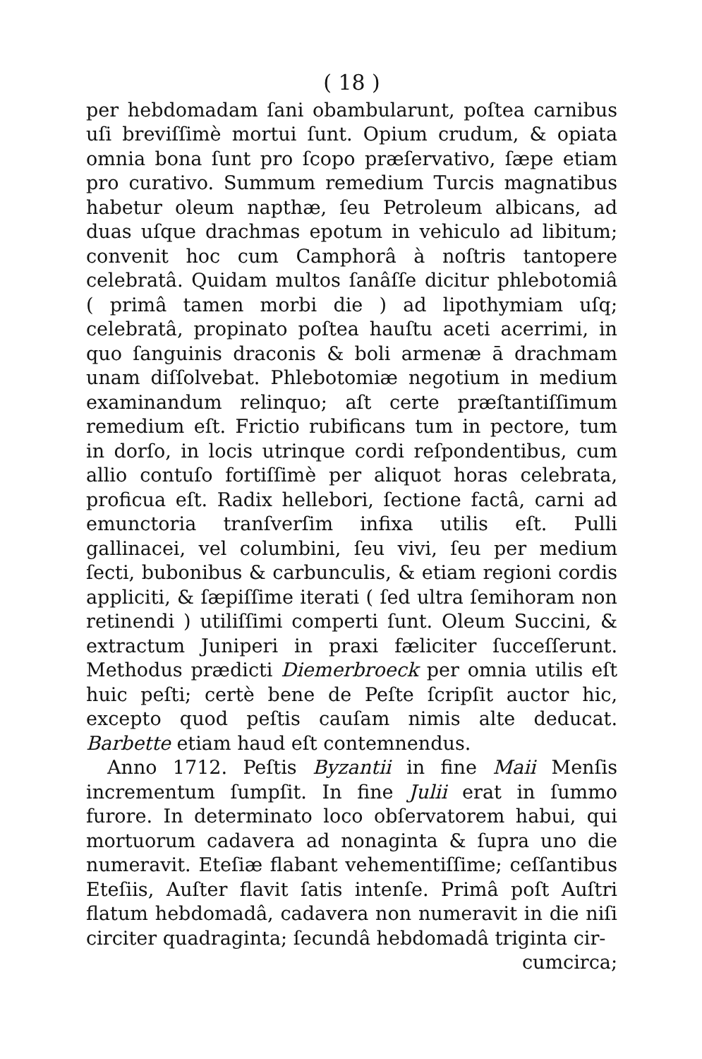( 18 )
per hebdomadam ſani obambularunt, poſtea carnibus uſi breviſſimè mortui ſunt. Opium crudum, & opiata omnia bona ſunt pro ſcopo præſervativo, ſæpe etiam pro curativo. Summum remedium Turcis magnatibus habetur oleum napthæ, ſeu Petroleum albicans, ad duas uſque drachmas epotum in vehiculo ad libitum; convenit hoc cum Camphorâ à noſtris tantopere celebratâ. Quidam multos ſanâſſe dicitur phlebotomiâ ( primâ tamen morbi die ) ad lipothymiam uſq; celebratâ, propinato poſtea hauſtu aceti acerrimi, in quo ſanguinis draconis & boli armenæ ā drachmam unam diſſolvebat. Phlebotomiæ negotium in medium examinandum relinquo; aſt certe præſtantiſſimum remedium eſt. Frictio rubificans tum in pectore, tum in dorſo, in locis utrinque cordi reſpondentibus, cum allio contuſo fortiſſimè per aliquot horas celebrata, proficua eſt. Radix hellebori, ſectione factâ, carni ad emunctoria tranſverſim infixa utilis eſt. Pulli gallinacei, vel columbini, ſeu vivi, ſeu per medium ſecti, bubonibus & carbunculis, & etiam regioni cordis appliciti, & ſæpiſſime iterati ( ſed ultra ſemihoram non retinendi ) utiliſſimi comperti ſunt. Oleum Succini, & extractum Juniperi in praxi fæliciter ſucceſſerunt. Methodus prædicti Diemerbroeck per omnia utilis eſt huic peſti; certè bene de Peſte ſcripſit auctor hic, excepto quod peſtis cauſam nimis alte deducat. Barbette etiam haud eſt contemnendus.
Anno 1712. Peſtis Byzantii in fine Maii Menſis incrementum ſumpſit. In fine Julii erat in ſummo furore. In determinato loco obſervatorem habui, qui mortuorum cadavera ad nonaginta & ſupra uno die numeravit. Eteſiæ flabant vehementiſſime; ceſſantibus Eteſiis, Auſter flavit ſatis intenſe. Primâ poſt Auſtri flatum hebdomadâ, cadavera non numeravit in die niſi circiter quadraginta; ſecundâ hebdomadâ triginta cir-
cumcirca;